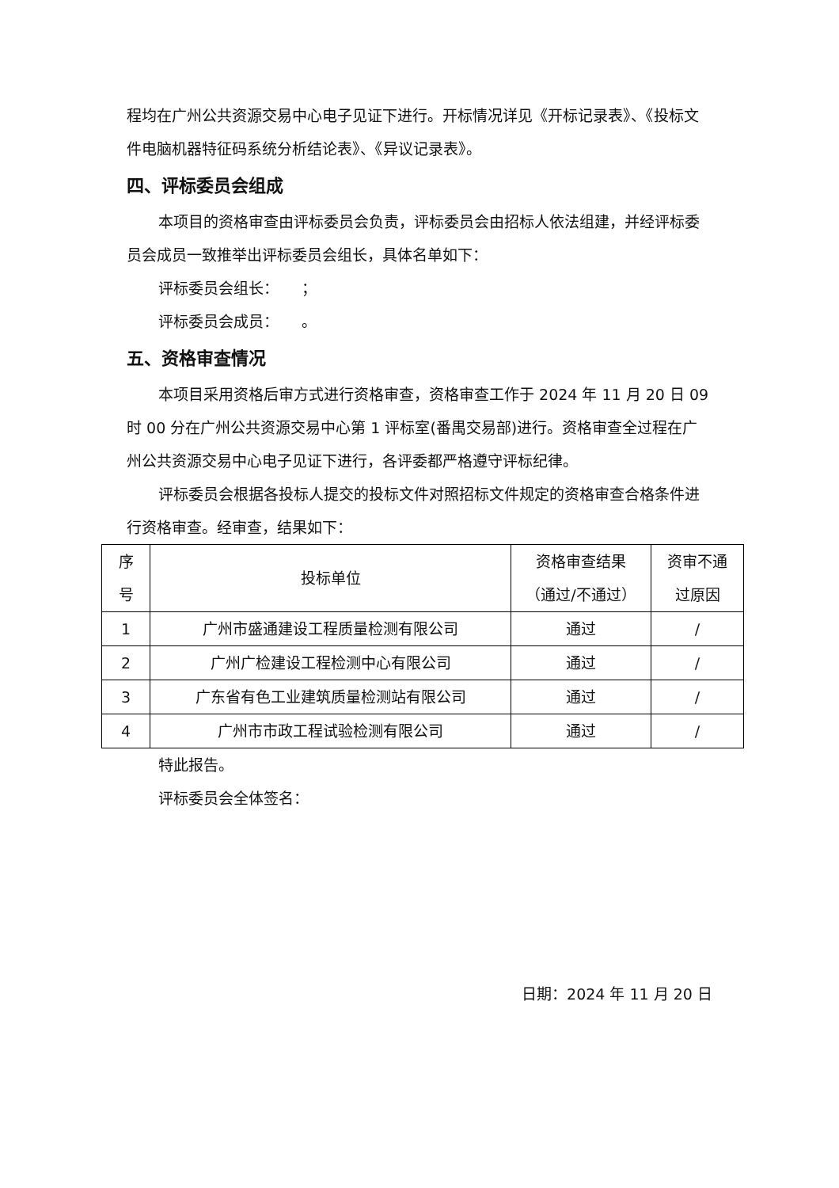程均在广州公共资源交易中心电子见证下进行。开标情况详见《开标记录表》、《投标文件电脑机器特征码系统分析结论表》、《异议记录表》。
四、评标委员会组成
本项目的资格审查由评标委员会负责，评标委员会由招标人依法组建，并经评标委员会成员一致推举出评标委员会组长，具体名单如下：
评标委员会组长：　　；
评标委员会成员：　　。
五、资格审查情况
本项目采用资格后审方式进行资格审查，资格审查工作于 2024 年 11 月 20 日 09 时 00 分在广州公共资源交易中心第 1 评标室(番禺交易部)进行。资格审查全过程在广州公共资源交易中心电子见证下进行，各评委都严格遵守评标纪律。
评标委员会根据各投标人提交的投标文件对照招标文件规定的资格审查合格条件进行资格审查。经审查，结果如下：
| 序 号 | 投标单位 | 资格审查结果 （通过/不通过） | 资审不通 过原因 |
| --- | --- | --- | --- |
| 1 | 广州市盛通建设工程质量检测有限公司 | 通过 | / |
| 2 | 广州广检建设工程检测中心有限公司 | 通过 | / |
| 3 | 广东省有色工业建筑质量检测站有限公司 | 通过 | / |
| 4 | 广州市市政工程试验检测有限公司 | 通过 | / |
特此报告。
评标委员会全体签名：
日期：2024 年 11 月 20 日